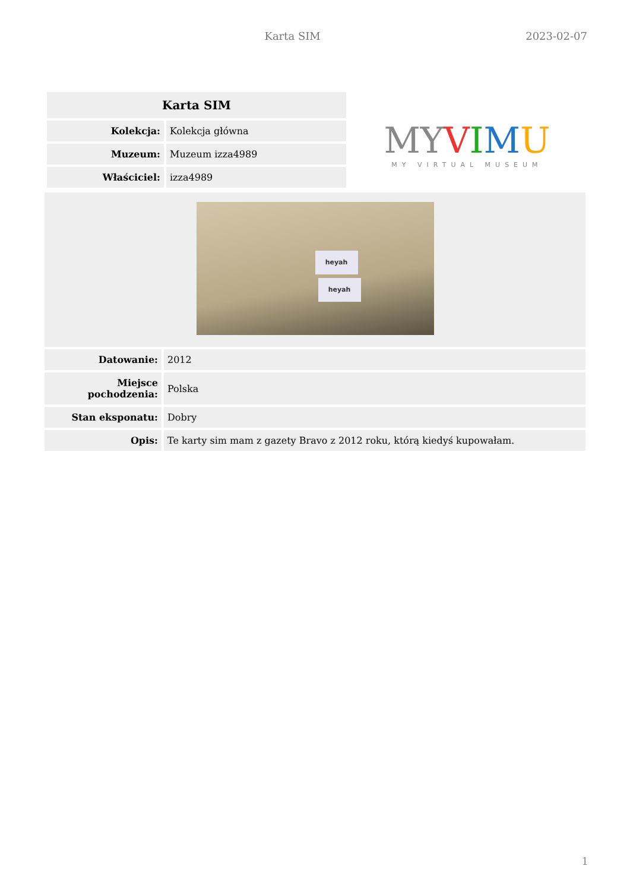Karta SIM 2023-02-07
| Karta SIM | |
| --- | --- |
| Kolekcja: | Kolekcja główna |
| Muzeum: | Muzeum izza4989 |
| Właściciel: | izza4989 |
MYVIMU
MY VIRTUAL MUSEUM
| heyah heyah | |
| Datowanie: | 2012 |
| Miejsce pochodzenia: | Polska |
| Stan eksponatu: | Dobry |
| Opis: | Te karty sim mam z gazety Bravo z 2012 roku, którą kiedyś kupowałam. |
1